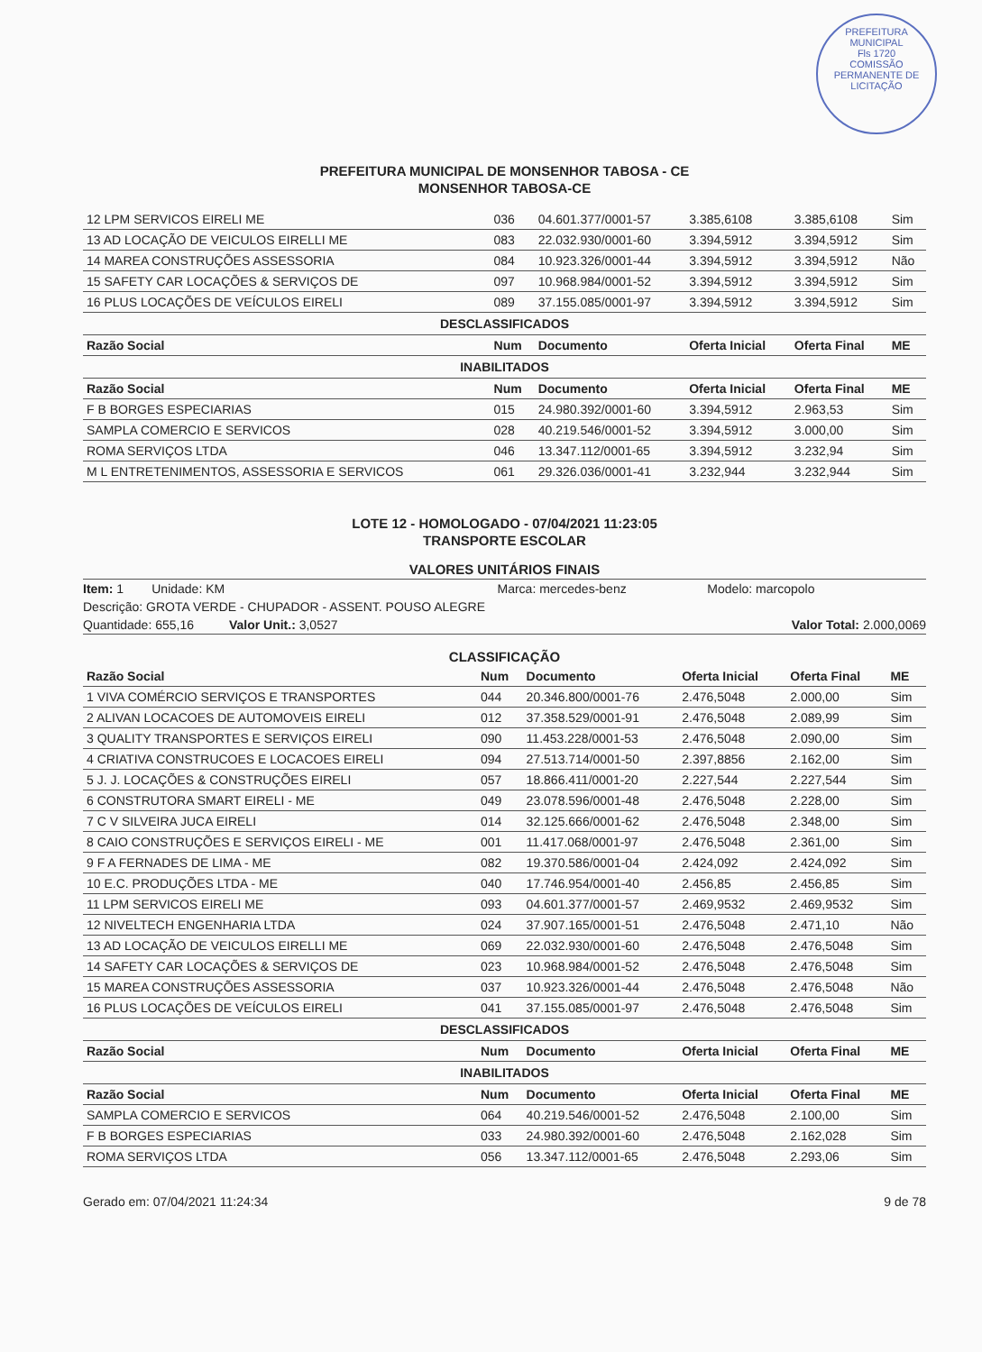PREFEITURA MUNICIPAL
Fls 1720
COMISSÃO PERMANENTE DE LICITAÇÃO
PREFEITURA MUNICIPAL DE MONSENHOR TABOSA - CE
MONSENHOR TABOSA-CE
| 12 LPM SERVICOS EIRELI ME | 036 | 04.601.377/0001-57 | 3.385,6108 | 3.385,6108 | Sim |
| 13 AD LOCAÇÃO DE VEICULOS EIRELLI ME | 083 | 22.032.930/0001-60 | 3.394,5912 | 3.394,5912 | Sim |
| 14 MAREA CONSTRUÇÕES ASSESSORIA | 084 | 10.923.326/0001-44 | 3.394,5912 | 3.394,5912 | Não |
| 15 SAFETY CAR LOCAÇÕES & SERVIÇOS DE | 097 | 10.968.984/0001-52 | 3.394,5912 | 3.394,5912 | Sim |
| 16 PLUS LOCAÇÕES DE VEÍCULOS EIRELI | 089 | 37.155.085/0001-97 | 3.394,5912 | 3.394,5912 | Sim |
| DESCLASSIFICADOS | | | | | |
| Razão Social | Num | Documento | Oferta Inicial | Oferta Final | ME |
| INABILITADOS | | | | | |
| Razão Social | Num | Documento | Oferta Inicial | Oferta Final | ME |
| F B BORGES ESPECIARIAS | 015 | 24.980.392/0001-60 | 3.394,5912 | 2.963,53 | Sim |
| SAMPLA COMERCIO E SERVICOS | 028 | 40.219.546/0001-52 | 3.394,5912 | 3.000,00 | Sim |
| ROMA SERVIÇOS LTDA | 046 | 13.347.112/0001-65 | 3.394,5912 | 3.232,94 | Sim |
| M L ENTRETENIMENTOS, ASSESSORIA E SERVICOS | 061 | 29.326.036/0001-41 | 3.232,944 | 3.232,944 | Sim |
LOTE 12 - HOMOLOGADO - 07/04/2021 11:23:05
TRANSPORTE ESCOLAR
VALORES UNITÁRIOS FINAIS
| Item: 1 Unidade: KM | Marca: mercedes-benz | Modelo: marcopolo |
| Descrição: GROTA VERDE - CHUPADOR - ASSENT. POUSO ALEGRE | | |
| Quantidade: 655,16 Valor Unit.: 3,0527 | | Valor Total: 2.000,0069 |
CLASSIFICAÇÃO
| Razão Social | Num | Documento | Oferta Inicial | Oferta Final | ME |
| --- | --- | --- | --- | --- | --- |
| 1 VIVA COMÉRCIO SERVIÇOS E TRANSPORTES | 044 | 20.346.800/0001-76 | 2.476,5048 | 2.000,00 | Sim |
| 2 ALIVAN LOCACOES DE AUTOMOVEIS EIRELI | 012 | 37.358.529/0001-91 | 2.476,5048 | 2.089,99 | Sim |
| 3 QUALITY TRANSPORTES E SERVIÇOS EIRELI | 090 | 11.453.228/0001-53 | 2.476,5048 | 2.090,00 | Sim |
| 4 CRIATIVA CONSTRUCOES E LOCACOES EIRELI | 094 | 27.513.714/0001-50 | 2.397,8856 | 2.162,00 | Sim |
| 5 J. J. LOCAÇÕES & CONSTRUÇÕES EIRELI | 057 | 18.866.411/0001-20 | 2.227,544 | 2.227,544 | Sim |
| 6 CONSTRUTORA SMART EIRELI - ME | 049 | 23.078.596/0001-48 | 2.476,5048 | 2.228,00 | Sim |
| 7 C V SILVEIRA JUCA EIRELI | 014 | 32.125.666/0001-62 | 2.476,5048 | 2.348,00 | Sim |
| 8 CAIO CONSTRUÇÕES E SERVIÇOS EIRELI - ME | 001 | 11.417.068/0001-97 | 2.476,5048 | 2.361,00 | Sim |
| 9 F A FERNADES DE LIMA - ME | 082 | 19.370.586/0001-04 | 2.424,092 | 2.424,092 | Sim |
| 10 E.C. PRODUÇÕES LTDA - ME | 040 | 17.746.954/0001-40 | 2.456,85 | 2.456,85 | Sim |
| 11 LPM SERVICOS EIRELI ME | 093 | 04.601.377/0001-57 | 2.469,9532 | 2.469,9532 | Sim |
| 12 NIVELTECH ENGENHARIA LTDA | 024 | 37.907.165/0001-51 | 2.476,5048 | 2.471,10 | Não |
| 13 AD LOCAÇÃO DE VEICULOS EIRELLI ME | 069 | 22.032.930/0001-60 | 2.476,5048 | 2.476,5048 | Sim |
| 14 SAFETY CAR LOCAÇÕES & SERVIÇOS DE | 023 | 10.968.984/0001-52 | 2.476,5048 | 2.476,5048 | Sim |
| 15 MAREA CONSTRUÇÕES ASSESSORIA | 037 | 10.923.326/0001-44 | 2.476,5048 | 2.476,5048 | Não |
| 16 PLUS LOCAÇÕES DE VEÍCULOS EIRELI | 041 | 37.155.085/0001-97 | 2.476,5048 | 2.476,5048 | Sim |
| DESCLASSIFICADOS | | | | | |
| Razão Social | Num | Documento | Oferta Inicial | Oferta Final | ME |
| INABILITADOS | | | | | |
| Razão Social | Num | Documento | Oferta Inicial | Oferta Final | ME |
| SAMPLA COMERCIO E SERVICOS | 064 | 40.219.546/0001-52 | 2.476,5048 | 2.100,00 | Sim |
| F B BORGES ESPECIARIAS | 033 | 24.980.392/0001-60 | 2.476,5048 | 2.162,028 | Sim |
| ROMA SERVIÇOS LTDA | 056 | 13.347.112/0001-65 | 2.476,5048 | 2.293,06 | Sim |
Gerado em: 07/04/2021 11:24:34 9 de 78